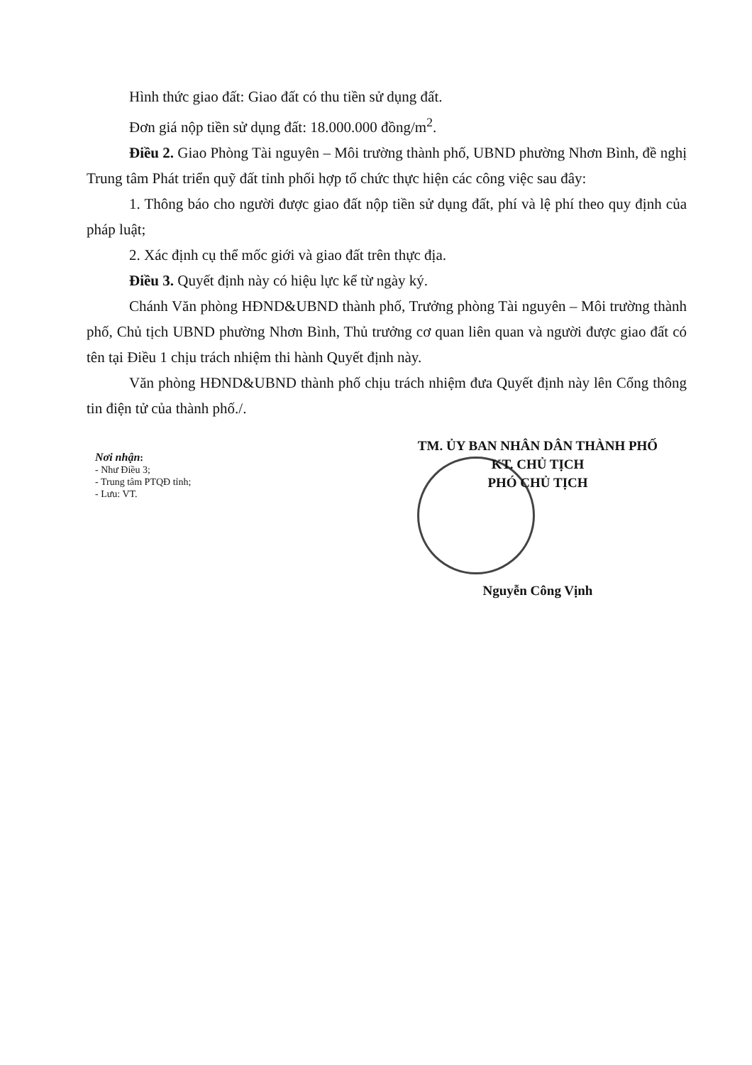Hình thức giao đất: Giao đất có thu tiền sử dụng đất.
Đơn giá nộp tiền sử dụng đất: 18.000.000 đồng/m<sup>2</sup>.
Điều 2. Giao Phòng Tài nguyên – Môi trường thành phố, UBND phường Nhơn Bình, đề nghị Trung tâm Phát triển quỹ đất tỉnh phối hợp tổ chức thực hiện các công việc sau đây:
1. Thông báo cho người được giao đất nộp tiền sử dụng đất, phí và lệ phí theo quy định của pháp luật;
2. Xác định cụ thể mốc giới và giao đất trên thực địa.
Điều 3. Quyết định này có hiệu lực kể từ ngày ký.
Chánh Văn phòng HĐND&UBND thành phố, Trưởng phòng Tài nguyên – Môi trường thành phố, Chủ tịch UBND phường Nhơn Bình, Thủ trưởng cơ quan liên quan và người được giao đất có tên tại Điều 1 chịu trách nhiệm thi hành Quyết định này.
Văn phòng HĐND&UBND thành phố chịu trách nhiệm đưa Quyết định này lên Cổng thông tin điện tử của thành phố./.
Nơi nhận:
- Như Điều 3;
- Trung tâm PTQĐ tỉnh;
- Lưu: VT.
TM. ỦY BAN NHÂN DÂN THÀNH PHỐ
KT. CHỦ TỊCH
PHÓ CHỦ TỊCH
Nguyễn Công Vịnh